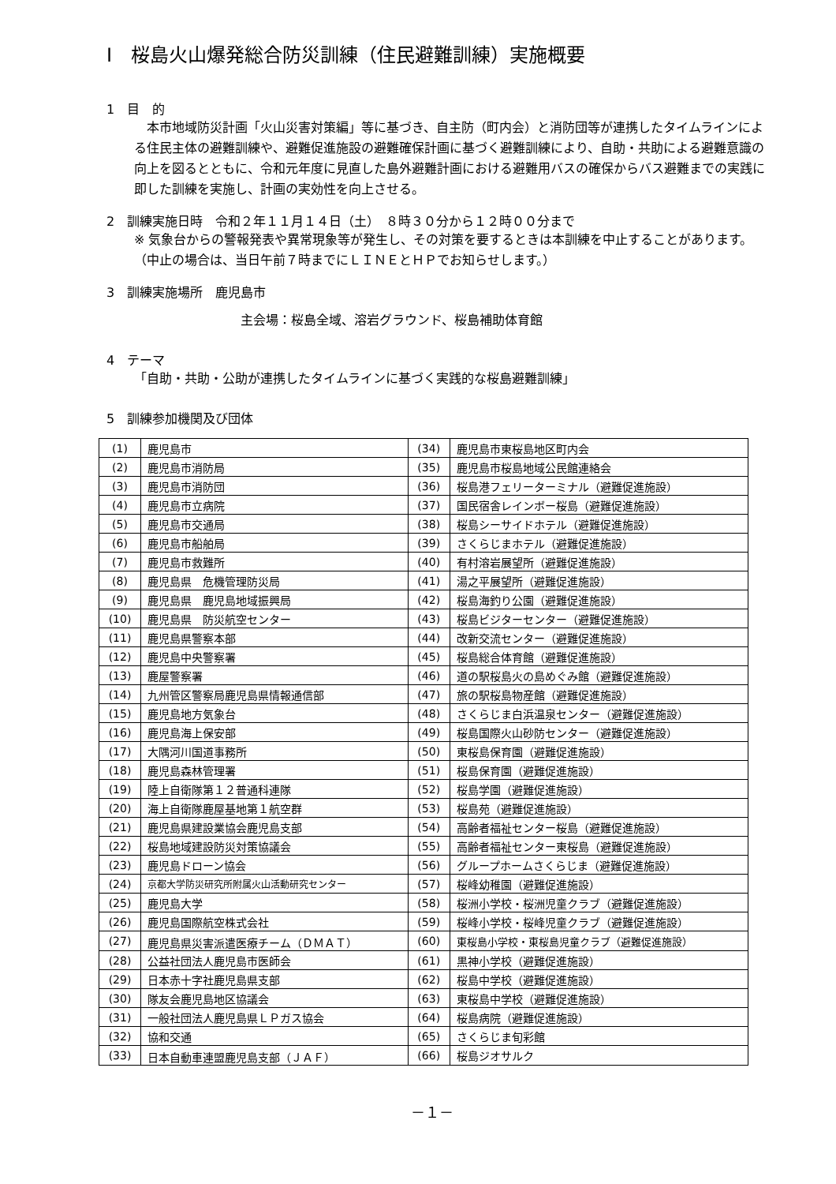Ⅰ　桜島火山爆発総合防災訓練（住民避難訓練）実施概要
1　目　的
　本市地域防災計画「火山災害対策編」等に基づき、自主防（町内会）と消防団等が連携したタイムラインによる住民主体の避難訓練や、避難促進施設の避難確保計画に基づく避難訓練により、自助・共助による避難意識の向上を図るとともに、令和元年度に見直した島外避難計画における避難用バスの確保からバス避難までの実践に即した訓練を実施し、計画の実効性を向上させる。
2　訓練実施日時　令和２年１１月１４日（土）　８時３０分から１２時００分まで
※ 気象台からの警報発表や異常現象等が発生し、その対策を要するときは本訓練を中止することがあります。（中止の場合は、当日午前７時までにＬＩＮＥとＨＰでお知らせします。）
3　訓練実施場所　鹿児島市
主会場：桜島全域、溶岩グラウンド、桜島補助体育館
4　テーマ
「自助・共助・公助が連携したタイムラインに基づく実践的な桜島避難訓練」
5　訓練参加機関及び団体
| (1) | 鹿児島市 | (34) | 鹿児島市東桜島地区町内会 |
| (2) | 鹿児島市消防局 | (35) | 鹿児島市桜島地域公民館連絡会 |
| (3) | 鹿児島市消防団 | (36) | 桜島港フェリーターミナル（避難促進施設） |
| (4) | 鹿児島市立病院 | (37) | 国民宿舎レインボー桜島（避難促進施設） |
| (5) | 鹿児島市交通局 | (38) | 桜島シーサイドホテル（避難促進施設） |
| (6) | 鹿児島市船舶局 | (39) | さくらじまホテル（避難促進施設） |
| (7) | 鹿児島市救難所 | (40) | 有村溶岩展望所（避難促進施設） |
| (8) | 鹿児島県 危機管理防災局 | (41) | 湯之平展望所（避難促進施設） |
| (9) | 鹿児島県 鹿児島地域振興局 | (42) | 桜島海釣り公園（避難促進施設） |
| (10) | 鹿児島県 防災航空センター | (43) | 桜島ビジターセンター（避難促進施設） |
| (11) | 鹿児島県警察本部 | (44) | 改新交流センター（避難促進施設） |
| (12) | 鹿児島中央警察署 | (45) | 桜島総合体育館（避難促進施設） |
| (13) | 鹿屋警察署 | (46) | 道の駅桜島火の島めぐみ館（避難促進施設） |
| (14) | 九州管区警察局鹿児島県情報通信部 | (47) | 旅の駅桜島物産館（避難促進施設） |
| (15) | 鹿児島地方気象台 | (48) | さくらじま白浜温泉センター（避難促進施設） |
| (16) | 鹿児島海上保安部 | (49) | 桜島国際火山砂防センター（避難促進施設） |
| (17) | 大隅河川国道事務所 | (50) | 東桜島保育園（避難促進施設） |
| (18) | 鹿児島森林管理署 | (51) | 桜島保育園（避難促進施設） |
| (19) | 陸上自衛隊第１２普通科連隊 | (52) | 桜島学園（避難促進施設） |
| (20) | 海上自衛隊鹿屋基地第１航空群 | (53) | 桜島苑（避難促進施設） |
| (21) | 鹿児島県建設業協会鹿児島支部 | (54) | 高齢者福祉センター桜島（避難促進施設） |
| (22) | 桜島地域建設防災対策協議会 | (55) | 高齢者福祉センター東桜島（避難促進施設） |
| (23) | 鹿児島ドローン協会 | (56) | グループホームさくらじま（避難促進施設） |
| (24) | 京都大学防災研究所附属火山活動研究センター | (57) | 桜峰幼稚園（避難促進施設） |
| (25) | 鹿児島大学 | (58) | 桜洲小学校・桜洲児童クラブ（避難促進施設） |
| (26) | 鹿児島国際航空株式会社 | (59) | 桜峰小学校・桜峰児童クラブ（避難促進施設） |
| (27) | 鹿児島県災害派遣医療チーム（ＤＭＡＴ） | (60) | 東桜島小学校・東桜島児童クラブ（避難促進施設） |
| (28) | 公益社団法人鹿児島市医師会 | (61) | 黒神小学校（避難促進施設） |
| (29) | 日本赤十字社鹿児島県支部 | (62) | 桜島中学校（避難促進施設） |
| (30) | 隊友会鹿児島地区協議会 | (63) | 東桜島中学校（避難促進施設） |
| (31) | 一般社団法人鹿児島県ＬＰガス協会 | (64) | 桜島病院（避難促進施設） |
| (32) | 協和交通 | (65) | さくらじま旬彩館 |
| (33) | 日本自動車連盟鹿児島支部（ＪＡＦ） | (66) | 桜島ジオサルク |
－１－